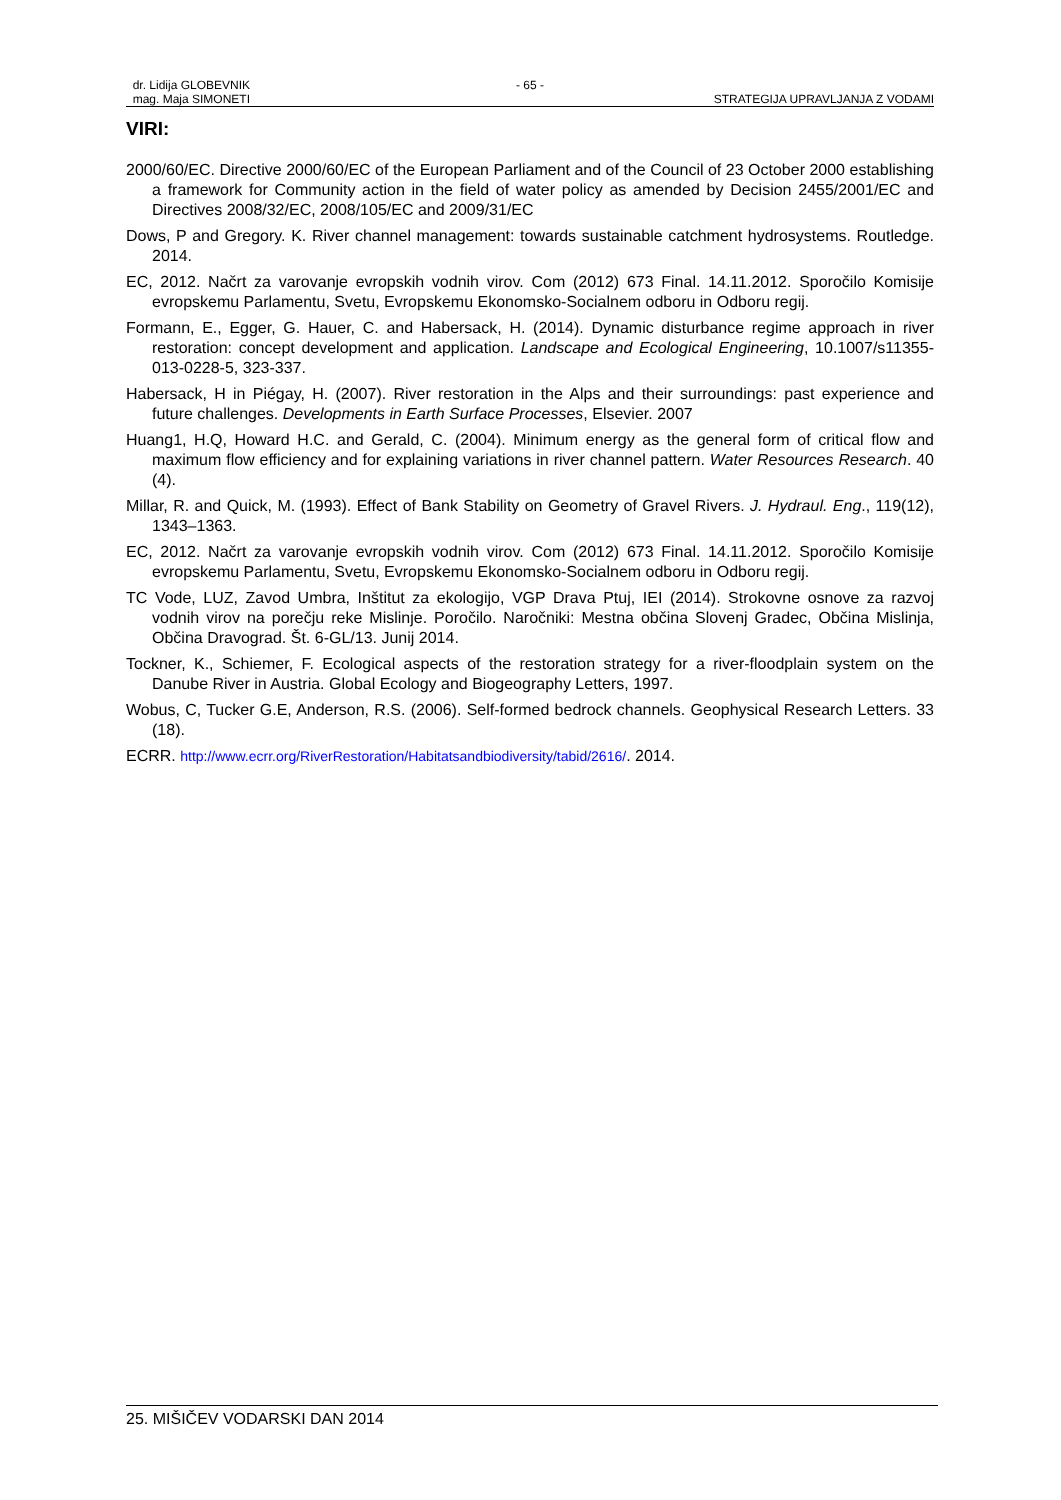dr. Lidija GLOBEVNIK - 65 -
mag. Maja SIMONETI STRATEGIJA UPRAVLJANJA Z VODAMI
VIRI:
2000/60/EC. Directive 2000/60/EC of the European Parliament and of the Council of 23 October 2000 establishing a framework for Community action in the field of water policy as amended by Decision 2455/2001/EC and Directives 2008/32/EC, 2008/105/EC and 2009/31/EC
Dows, P and Gregory. K. River channel management: towards sustainable catchment hydrosystems. Routledge. 2014.
EC, 2012. Načrt za varovanje evropskih vodnih virov. Com (2012) 673 Final. 14.11.2012. Sporočilo Komisije evropskemu Parlamentu, Svetu, Evropskemu Ekonomsko-Socialnem odboru in Odboru regij.
Formann, E., Egger, G. Hauer, C. and Habersack, H. (2014). Dynamic disturbance regime approach in river restoration: concept development and application. Landscape and Ecological Engineering, 10.1007/s11355-013-0228-5, 323-337.
Habersack, H in Piégay, H. (2007). River restoration in the Alps and their surroundings: past experience and future challenges. Developments in Earth Surface Processes, Elsevier. 2007
Huang1, H.Q, Howard H.C. and Gerald, C. (2004). Minimum energy as the general form of critical flow and maximum flow efficiency and for explaining variations in river channel pattern. Water Resources Research. 40 (4).
Millar, R. and Quick, M. (1993). Effect of Bank Stability on Geometry of Gravel Rivers. J. Hydraul. Eng., 119(12), 1343–1363.
EC, 2012. Načrt za varovanje evropskih vodnih virov. Com (2012) 673 Final. 14.11.2012. Sporočilo Komisije evropskemu Parlamentu, Svetu, Evropskemu Ekonomsko-Socialnem odboru in Odboru regij.
TC Vode, LUZ, Zavod Umbra, Inštitut za ekologijo, VGP Drava Ptuj, IEI (2014). Strokovne osnove za razvoj vodnih virov na porečju reke Mislinje. Poročilo. Naročniki: Mestna občina Slovenj Gradec, Občina Mislinja, Občina Dravograd. Št. 6-GL/13. Junij 2014.
Tockner, K., Schiemer, F. Ecological aspects of the restoration strategy for a river-floodplain system on the Danube River in Austria. Global Ecology and Biogeography Letters, 1997.
Wobus, C, Tucker G.E, Anderson, R.S. (2006). Self-formed bedrock channels. Geophysical Research Letters. 33 (18).
ECRR. http://www.ecrr.org/RiverRestoration/Habitatsandbiodiversity/tabid/2616/. 2014.
25. MIŠIČEV VODARSKI DAN 2014